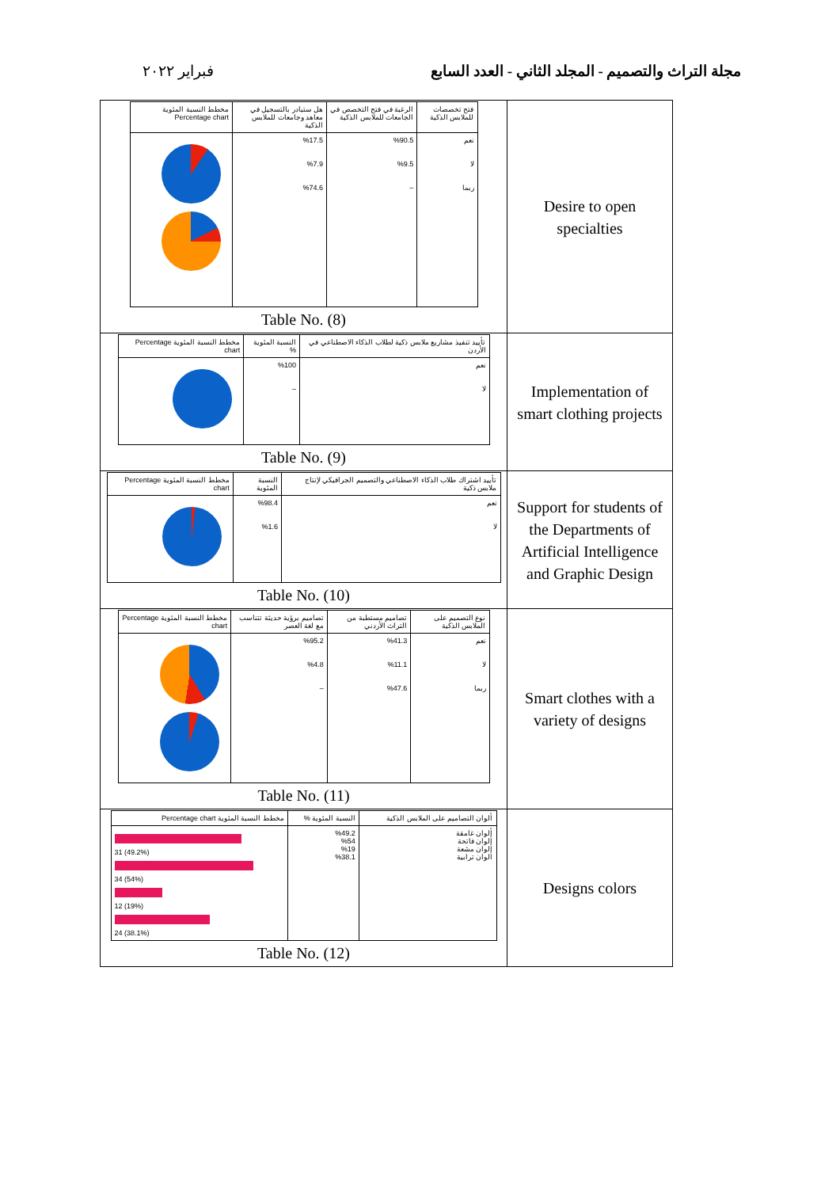مجلة التراث والتصميم - المجلد الثاني - العدد السابع فبراير ٢٠٢٢
| / فتح تخصصات للملابس الذكية / الرغبة في فتح التخصص في الجامعات للملابس الذكية / هل ستبادر بالتسجيل في معاهد وجامعات للملابس الذكية / مخطط النسبة المئوية Percentage chart / / نعم لا ربما / %90.5 %9.5 – / %17.5 %7.9 %74.6 / / Table No. (8) | Desire to open specialties |
| / تأييد تنفيذ مشاريع ملابس ذكية لطلاب الذكاء الاصطناعي في الأردن / النسبة المئوية % / مخطط النسبة المئوية Percentage chart / / نعم لا / %100 – / / Table No. (9) | Implementation of smart clothing projects |
| / تأييد اشتراك طلاب الذكاء الاصطناعي والتصميم الجرافيكي لإنتاج ملابس ذكية / النسبة المئوية / مخطط النسبة المئوية Percentage chart / / نعم لا / %98.4 %1.6 / / Table No. (10) | Support for students of the Departments of Artificial Intelligence and Graphic Design |
| / نوع التصميم على الملابس الذكية / تصاميم مستطبة من التراث الأردني / تصاميم برؤية حديثة تتناسب مع لغة العصر / مخطط النسبة المئوية Percentage chart / / نعم لا ربما / %41.3 %11.1 %47.6 / %95.2 %4.8 – / / Table No. (11) | Smart clothes with a variety of designs |
| / ألوان التصاميم على الملابس الذكية / النسبة المئوية % / مخطط النسبة المئوية Percentage chart / / ألوان غامقة ألوان فاتحة ألوان مشعة ألوان ترابية / %49.2 %54 %19 %38.1 / 31 (49.2%) 34 (54%) 12 (19%) 24 (38.1%) / Table No. (12) | Designs colors |